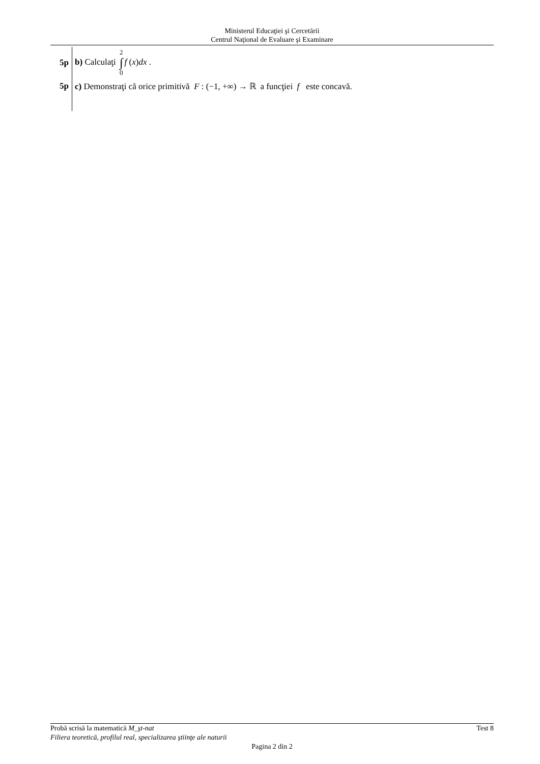Ministerul Educaţiei şi Cercetării
Centrul Naţional de Evaluare şi Examinare
5p b) Calculaţi 2 ∫ 0 f (x)dx .
5p
c) Demonstraţi că orice primitivă F : (−1, +∞) → ℝ a funcţiei f este concavă.
Probă scrisă la matematică M_şt-nat Test 8
Filiera teoretică, profilul real, specializarea ştiinţe ale naturii
Pagina 2 din 2